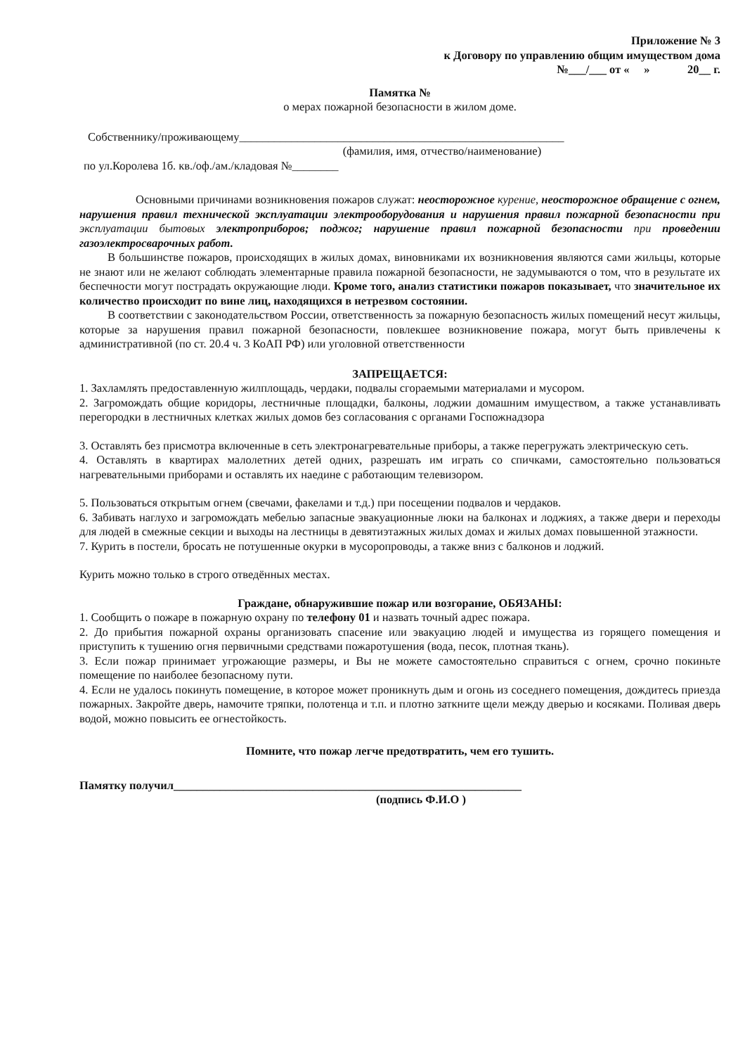Приложение № 3
к Договору по управлению общим имуществом дома
№___/___ от « » 20__ г.
Памятка №
о мерах пожарной безопасности в жилом доме.
Собственнику/проживающему________________________________________________________
(фамилия, имя, отчество/наименование)
по ул.Королева 1б. кв./оф./ам./кладовая №________
Основными причинами возникновения пожаров служат: неосторожное курение, неосторожное обращение с огнем, нарушения правил технической эксплуатации электрооборудования и нарушения правил пожарной безопасности при эксплуатации бытовых электроприборов; поджог; нарушение правил пожарной безопасности при проведении газоэлектросварочных работ.
В большинстве пожаров, происходящих в жилых домах, виновниками их возникновения являются сами жильцы, которые не знают или не желают соблюдать элементарные правила пожарной безопасности, не задумываются о том, что в результате их беспечности могут пострадать окружающие люди. Кроме того, анализ статистики пожаров показывает, что значительное их количество происходит по вине лиц, находящихся в нетрезвом состоянии.
В соответствии с законодательством России, ответственность за пожарную безопасность жилых помещений несут жильцы, которые за нарушения правил пожарной безопасности, повлекшее возникновение пожара, могут быть привлечены к административной (по ст. 20.4 ч. 3 КоАП РФ) или уголовной ответственности
ЗАПРЕЩАЕТСЯ:
1. Захламлять предоставленную жилплощадь, чердаки, подвалы сгораемыми материалами и мусором.
2. Загромождать общие коридоры, лестничные площадки, балконы, лоджии домашним имуществом, а также устанавливать перегородки в лестничных клетках жилых домов без согласования с органами Госпожнадзора
3. Оставлять без присмотра включенные в сеть электронагревательные приборы, а также перегружать электрическую сеть.
4. Оставлять в квартирах малолетних детей одних, разрешать им играть со спичками, самостоятельно пользоваться нагревательными приборами и оставлять их наедине с работающим телевизором.
5. Пользоваться открытым огнем (свечами, факелами и т.д.) при посещении подвалов и чердаков.
6. Забивать наглухо и загромождать мебелью запасные эвакуационные люки на балконах и лоджиях, а также двери и переходы для людей в смежные секции и выходы на лестницы в девятиэтажных жилых домах и жилых домах повышенной этажности.
7. Курить в постели, бросать не потушенные окурки в мусоропроводы, а также вниз с балконов и лоджий.
Курить можно только в строго отведённых местах.
Граждане, обнаружившие пожар или возгорание, ОБЯЗАНЫ:
1. Сообщить о пожаре в пожарную охрану по телефону 01 и назвать точный адрес пожара.
2. До прибытия пожарной охраны организовать спасение или эвакуацию людей и имущества из горящего помещения и приступить к тушению огня первичными средствами пожаротушения (вода, песок, плотная ткань).
3. Если пожар принимает угрожающие размеры, и Вы не можете самостоятельно справиться с огнем, срочно покиньте помещение по наиболее безопасному пути.
4. Если не удалось покинуть помещение, в которое может проникнуть дым и огонь из соседнего помещения, дождитесь приезда пожарных. Закройте дверь, намочите тряпки, полотенца и т.п. и плотно заткните щели между дверью и косяками. Поливая дверь водой, можно повысить ее огнестойкость.
Помните, что пожар легче предотвратить, чем его тушить.
Памятку получил____________________________________________________________
(подпись Ф.И.О )